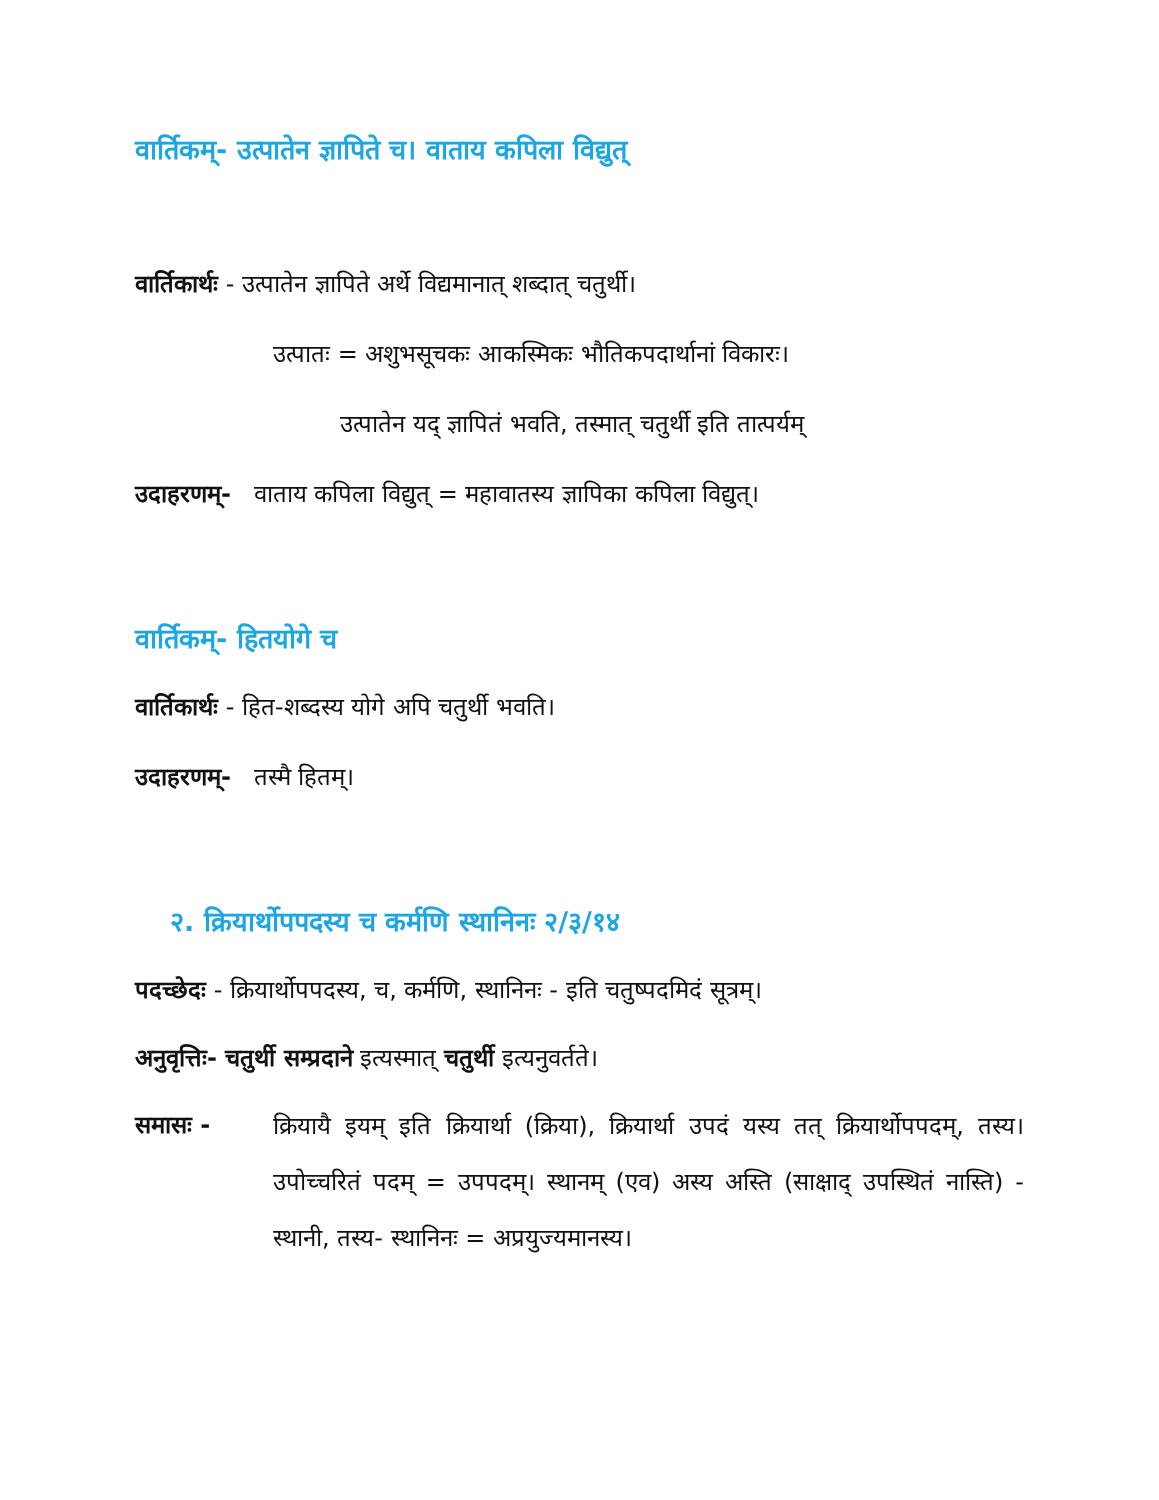वार्तिकम्- उत्पातेन ज्ञापिते च। वाताय कपिला विद्युत्
वार्तिकार्थः - उत्पातेन ज्ञापिते अर्थे विद्यमानात् शब्दात् चतुर्थी।
उत्पातः = अशुभसूचकः आकस्मिकः भौतिकपदार्थानां विकारः।
उत्पातेन यद् ज्ञापितं भवति, तस्मात् चतुर्थी इति तात्पर्यम्
उदाहरणम्- वाताय कपिला विद्युत् = महावातस्य ज्ञापिका कपिला विद्युत्।
वार्तिकम्- हितयोगे च
वार्तिकार्थः - हित-शब्दस्य योगे अपि चतुर्थी भवति।
उदाहरणम्- तस्मै हितम्।
२. क्रियार्थोपपदस्य च कर्मणि स्थानिनः २/३/१४
पदच्छेदः - क्रियार्थोपपदस्य, च, कर्मणि, स्थानिनः - इति चतुष्पदमिदं सूत्रम्।
अनुवृत्तिः- चतुर्थी सम्प्रदाने इत्यस्मात् चतुर्थी इत्यनुवर्तते।
समासः -
क्रियायै इयम् इति क्रियार्था (क्रिया), क्रियार्था उपदं यस्य तत् क्रियार्थोपपदम्, तस्य। उपोच्चरितं पदम् = उपपदम्। स्थानम् (एव) अस्य अस्ति (साक्षाद् उपस्थितं नास्ति) - स्थानी, तस्य- स्थानिनः = अप्रयुज्यमानस्य।